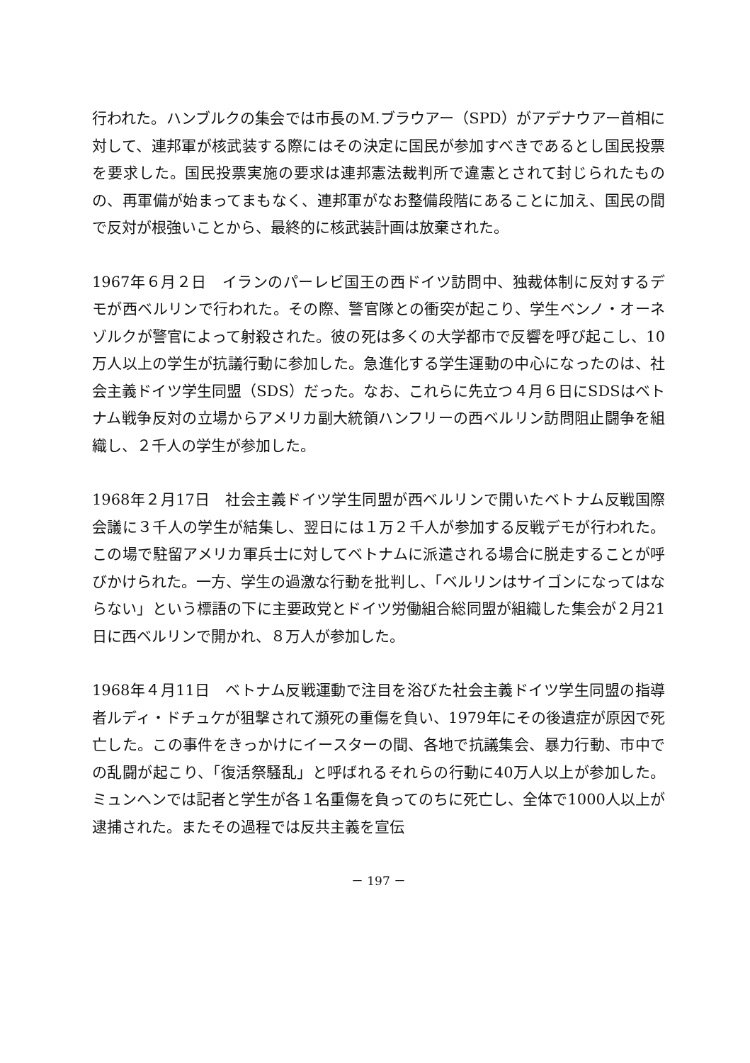行われた。ハンブルクの集会では市長のM.ブラウアー（SPD）がアデナウアー首相に対して、連邦軍が核武装する際にはその決定に国民が参加すべきであるとし国民投票を要求した。国民投票実施の要求は連邦憲法裁判所で違憲とされて封じられたものの、再軍備が始まってまもなく、連邦軍がなお整備段階にあることに加え、国民の間で反対が根強いことから、最終的に核武装計画は放棄された。
1967年６月２日　イランのパーレビ国王の西ドイツ訪問中、独裁体制に反対するデモが西ベルリンで行われた。その際、警官隊との衝突が起こり、学生ベンノ・オーネゾルクが警官によって射殺された。彼の死は多くの大学都市で反響を呼び起こし、10万人以上の学生が抗議行動に参加した。急進化する学生運動の中心になったのは、社会主義ドイツ学生同盟（SDS）だった。なお、これらに先立つ４月６日にSDSはベトナム戦争反対の立場からアメリカ副大統領ハンフリーの西ベルリン訪問阻止闘争を組織し、２千人の学生が参加した。
1968年２月17日　社会主義ドイツ学生同盟が西ベルリンで開いたベトナム反戦国際会議に３千人の学生が結集し、翌日には１万２千人が参加する反戦デモが行われた。この場で駐留アメリカ軍兵士に対してベトナムに派遣される場合に脱走することが呼びかけられた。一方、学生の過激な行動を批判し、「ベルリンはサイゴンになってはならない」という標語の下に主要政党とドイツ労働組合総同盟が組織した集会が２月21日に西ベルリンで開かれ、８万人が参加した。
1968年４月11日　ベトナム反戦運動で注目を浴びた社会主義ドイツ学生同盟の指導者ルディ・ドチュケが狙撃されて瀕死の重傷を負い、1979年にその後遺症が原因で死亡した。この事件をきっかけにイースターの間、各地で抗議集会、暴力行動、市中での乱闘が起こり、「復活祭騒乱」と呼ばれるそれらの行動に40万人以上が参加した。ミュンヘンでは記者と学生が各１名重傷を負ってのちに死亡し、全体で1000人以上が逮捕された。またその過程では反共主義を宣伝
－ 197 －